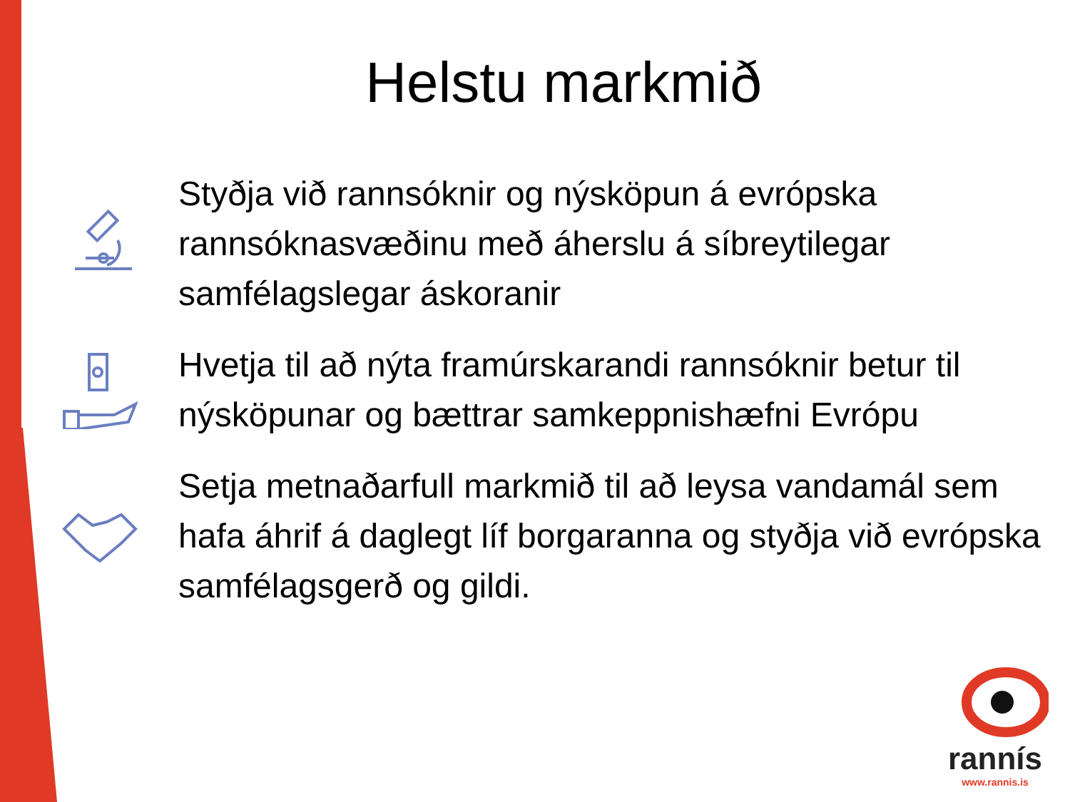Helstu markmið
Styðja við rannsóknir og nýsköpun á evrópska rannsóknasvæðinu með áherslu á síbreytilegar samfélagslegar áskoranir
Hvetja til að nýta framúrskarandi rannsóknir betur til nýsköpunar og bættrar samkeppnishæfni Evrópu
Setja metnaðarfull markmið til að leysa vandamál sem hafa áhrif á daglegt líf borgaranna og styðja við evrópska samfélagsgerð og gildi.
rannís
www.rannis.is